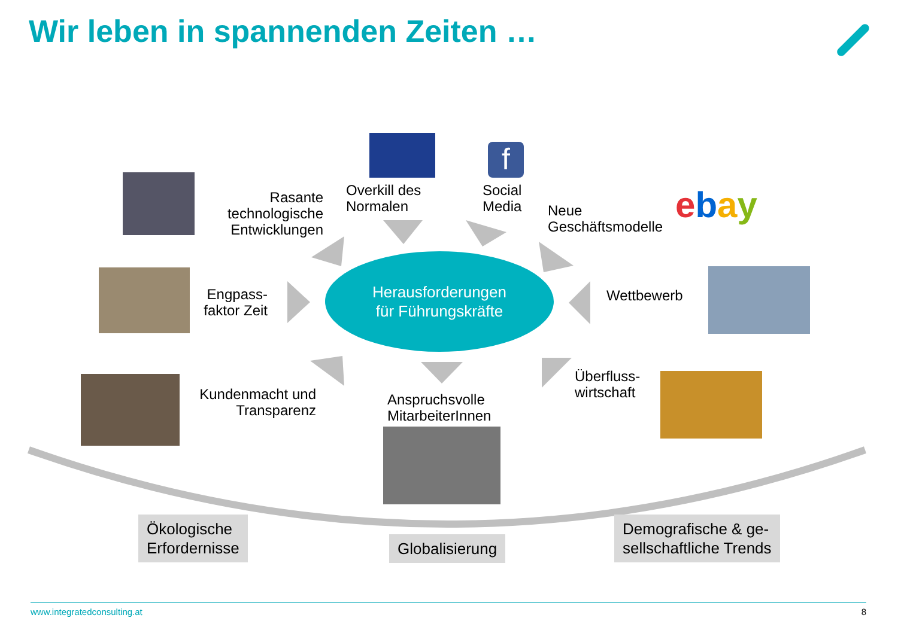Wir leben in spannenden Zeiten …
f
ebay
Rasante technologische Entwicklungen
Overkill des
Normalen
Social
Media
Neue
Geschäftsmodelle
Engpass-
faktor Zeit
Wettbewerb
Kundenmacht und Transparenz
Anspruchsvolle
MitarbeiterInnen
Überfluss-
wirtschaft
Herausforderungen
für Führungskräfte
Ökologische
Erfordernisse
Globalisierung
Demografische & ge-
sellschaftliche Trends
www.integratedconsulting.at 8